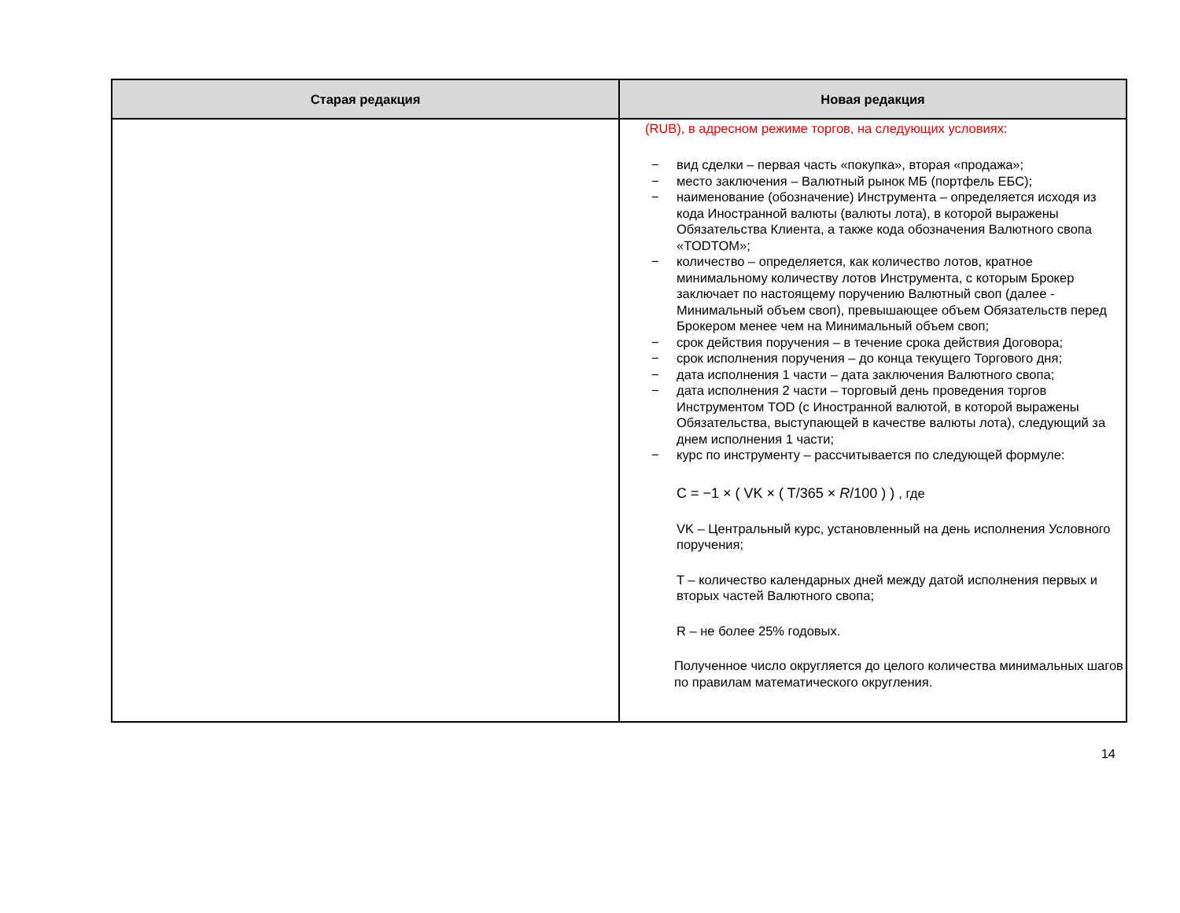| Старая редакция | Новая редакция |
| --- | --- |
| | (RUB), в адресном режиме торгов, на следующих условиях: − вид сделки – первая часть «покупка», вторая «продажа»; − место заключения – Валютный рынок МБ (портфель ЕБС); − наименование (обозначение) Инструмента – определяется исходя из кода Иностранной валюты (валюты лота), в которой выражены Обязательства Клиента, а также кода обозначения Валютного свопа «TODTOM»; − количество – определяется, как количество лотов, кратное минимальному количеству лотов Инструмента, с которым Брокер заключает по настоящему поручению Валютный своп (далее - Минимальный объем своп), превышающее объем Обязательств перед Брокером менее чем на Минимальный объем своп; − срок действия поручения – в течение срока действия Договора; − срок исполнения поручения – до конца текущего Торгового дня; − дата исполнения 1 части – дата заключения Валютного свопа; − дата исполнения 2 части – торговый день проведения торгов Инструментом TOD (с Иностранной валютой, в которой выражены Обязательства, выступающей в качестве валюты лота), следующий за днем исполнения 1 части; − курс по инструменту – рассчитывается по следующей формуле: C = −1 × ( VK × ( T/365 × R /100 ) ) , где VK – Центральный курс, установленный на день исполнения Условного поручения; T – количество календарных дней между датой исполнения первых и вторых частей Валютного свопа; R – не более 25% годовых. Полученное число округляется до целого количества минимальных шагов по правилам математического округления. |
14